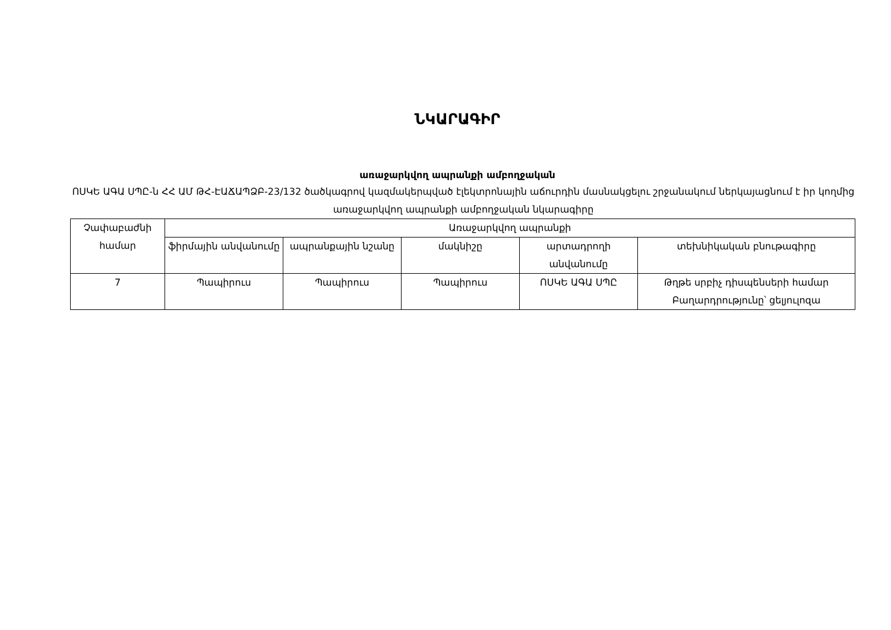ՆԿԱՐԱԳԻՐ
առաջարկվող ապրանքի ամբողջական
ՈՍԿԵ ԱԳԱ ՍՊԸ-ն ՀՀ ԱՄ ԹՀ-ԷԱՃԱՊՁԲ-23/132 ծածկագրով կազմակերպված էլեկտրոնային աճուրդին մասնակցելու շրջանակում ներկայացնում է իր կողմից առաջարկվող ապրանքի ամբողջական նկարագիրը
| Չափաբաժնի համար | Առաջարկվող ապրանքի | | | | |
| --- | --- | --- | --- | --- | --- |
| | ֆիրմային անվանումը | ապրանքային նշանը | մակնիշը | արտադրողի անվանումը | տեխնիկական բնութագիրը |
| 7 | Պապիրուս | Պապիրուս | Պապիրուս | ՈՍԿԵ ԱԳԱ ՍՊԸ | Թղթե սրբիչ դիսպենսերի համար Բաղարդրությունը՝ ցելյուլոզա |